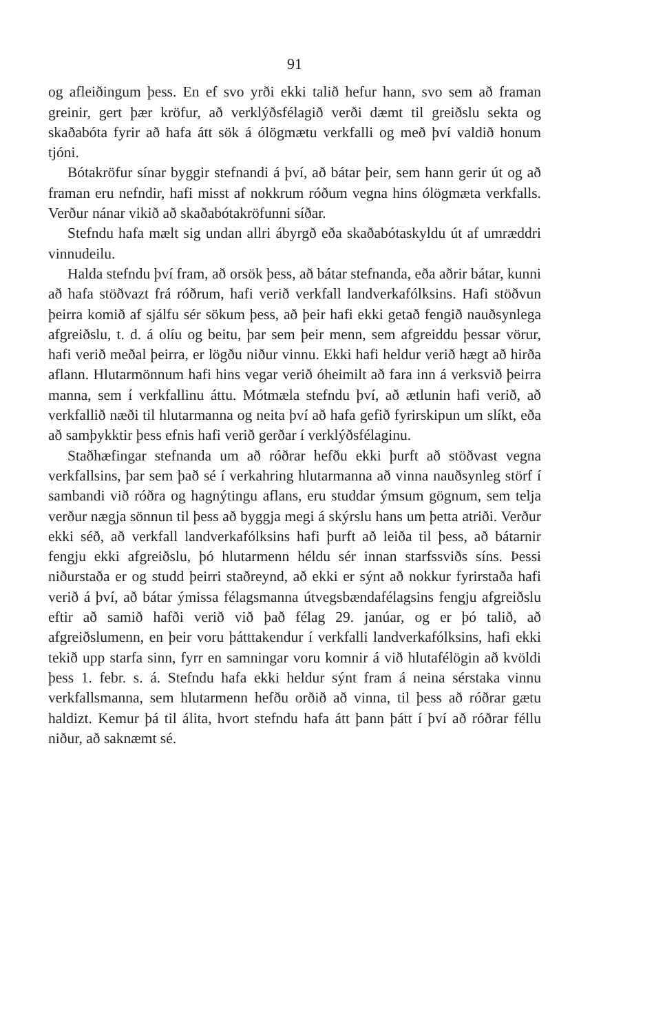91
og afleiðingum þess. En ef svo yrði ekki talið hefur hann, svo sem að framan greinir, gert þær kröfur, að verklýðsfélagið verði dæmt til greiðslu sekta og skaðabóta fyrir að hafa átt sök á ólögmætu verkfalli og með því valdið honum tjóni.
Bótakröfur sínar byggir stefnandi á því, að bátar þeir, sem hann gerir út og að framan eru nefndir, hafi misst af nokkrum róðum vegna hins ólögmæta verkfalls. Verður nánar vikið að skaðabótakröfunni síðar.
Stefndu hafa mælt sig undan allri ábyrgð eða skaðabótaskyldu út af umræddri vinnudeilu.
Halda stefndu því fram, að orsök þess, að bátar stefnanda, eða aðrir bátar, kunni að hafa stöðvazt frá róðrum, hafi verið verkfall landverkafólksins. Hafi stöðvun þeirra komið af sjálfu sér sökum þess, að þeir hafi ekki getað fengið nauðsynlega afgreiðslu, t. d. á olíu og beitu, þar sem þeir menn, sem afgreiddu þessar vörur, hafi verið meðal þeirra, er lögðu niður vinnu. Ekki hafi heldur verið hægt að hirða aflann. Hlutarmönnum hafi hins vegar verið óheimilt að fara inn á verksvið þeirra manna, sem í verkfallinu áttu. Mótmæla stefndu því, að ætlunin hafi verið, að verkfallið næði til hlutarmanna og neita því að hafa gefið fyrirskipun um slíkt, eða að samþykktir þess efnis hafi verið gerðar í verklýðsfélaginu.
Staðhæfingar stefnanda um að róðrar hefðu ekki þurft að stöðvast vegna verkfallsins, þar sem það sé í verkahring hlutarmanna að vinna nauðsynleg störf í sambandi við róðra og hagnýtingu aflans, eru studdar ýmsum gögnum, sem telja verður nægja sönnun til þess að byggja megi á skýrslu hans um þetta atriði. Verður ekki séð, að verkfall landverkafólksins hafi þurft að leiða til þess, að bátarnir fengju ekki afgreiðslu, þó hlutarmenn héldu sér innan starfssviðs síns. Þessi niðurstaða er og studd þeirri staðreynd, að ekki er sýnt að nokkur fyrirstaða hafi verið á því, að bátar ýmissa félagsmanna útvegsbændafélagsins fengju afgreiðslu eftir að samið hafði verið við það félag 29. janúar, og er þó talið, að afgreiðslumenn, en þeir voru þátttakendur í verkfalli landverkafólksins, hafi ekki tekið upp starfa sinn, fyrr en samningar voru komnir á við hlutafélögin að kvöldi þess 1. febr. s. á. Stefndu hafa ekki heldur sýnt fram á neina sérstaka vinnu verkfallsmanna, sem hlutarmenn hefðu orðið að vinna, til þess að róðrar gætu haldizt. Kemur þá til álita, hvort stefndu hafa átt þann þátt í því að róðrar féllu niður, að saknæmt sé.